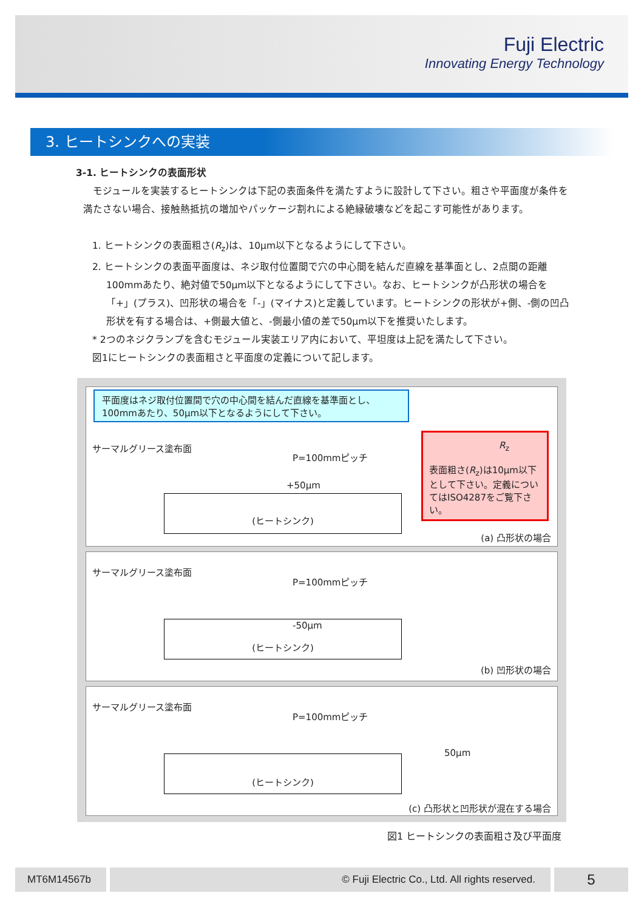Fuji Electric
Innovating Energy Technology
3. ヒートシンクへの実装
3-1. ヒートシンクの表面形状
モジュールを実装するヒートシンクは下記の表面条件を満たすように設計して下さい。粗さや平面度が条件を満たさない場合、接触熱抵抗の増加やパッケージ割れによる絶縁破壊などを起こす可能性があります。
1. ヒートシンクの表面粗さ(R<sub>z</sub>)は、10μm以下となるようにして下さい。
2. ヒートシンクの表面平面度は、ネジ取付位置間で穴の中心間を結んだ直線を基準面とし、2点間の距離100mmあたり、絶対値で50μm以下となるようにして下さい。なお、ヒートシンクが凸形状の場合を「+」(プラス)、凹形状の場合を「-」(マイナス)と定義しています。ヒートシンクの形状が+側、-側の凹凸形状を有する場合は、+側最大値と、-側最小値の差で50μm以下を推奨いたします。
* 2つのネジクランプを含むモジュール実装エリア内において、平坦度は上記を満たして下さい。
図1にヒートシンクの表面粗さと平面度の定義について記します。
平面度はネジ取付位置間で穴の中心間を結んだ直線を基準面とし、100mmあたり、50μm以下となるようにして下さい。
サーマルグリース塗布面
P=100mmピッチ
+50μm
(ヒートシンク)
R<sub>z</sub>
表面粗さ(R<sub>z</sub>)は10μm以下として下さい。定義についてはISO4287をご覧下さい。
(a) 凸形状の場合
サーマルグリース塗布面
P=100mmピッチ
-50μm
(ヒートシンク)
(b) 凹形状の場合
サーマルグリース塗布面
P=100mmピッチ
50μm
(ヒートシンク)
(c) 凸形状と凹形状が混在する場合
図1 ヒートシンクの表面粗さ及び平面度
MT6M14567b © Fuji Electric Co., Ltd. All rights reserved. 5